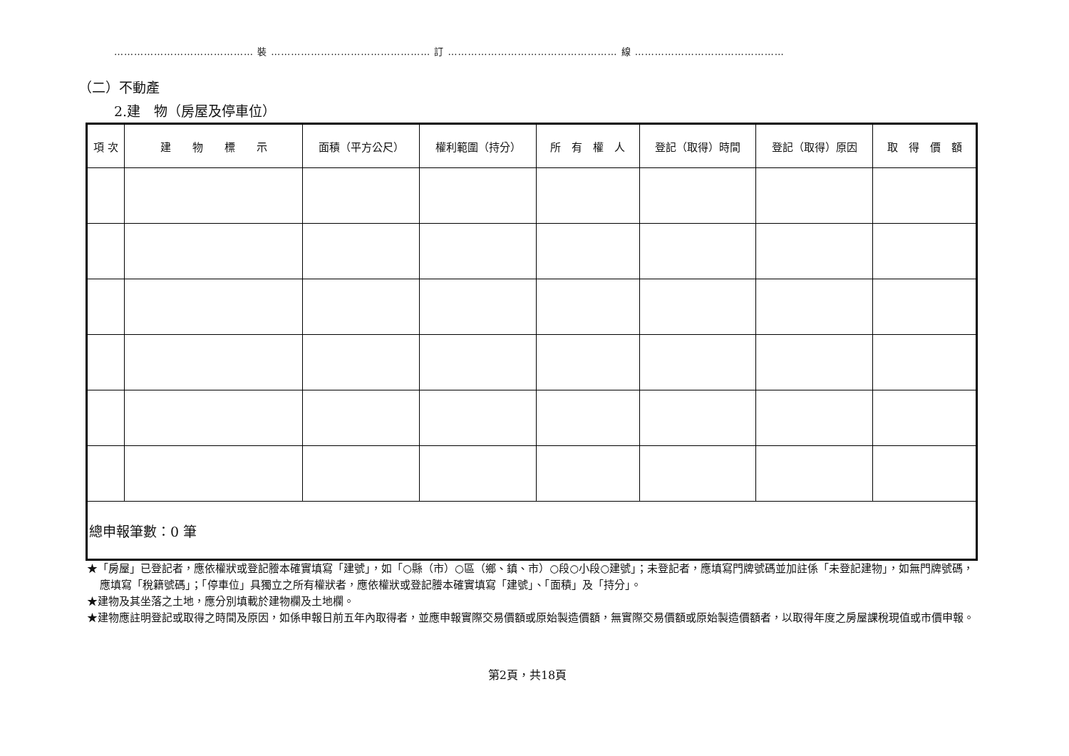…………………………………… 裝 ………………………………………… 訂 …………………………………………… 線 ………………………………………
（二）不動產
2.建　物（房屋及停車位）
| 項 次 | 建 物 標 示 | 面積（平方公尺） | 權利範圍（持分） | 所 有 權 人 | 登記（取得）時間 | 登記（取得）原因 | 取 得 價 額 |
| --- | --- | --- | --- | --- | --- | --- | --- |
| 總申報筆數：0 筆 | | | | | | | |
★「房屋」已登記者，應依權狀或登記謄本確實填寫「建號」，如「○縣（市）○區（鄉、鎮、市）○段○小段○建號」；未登記者，應填寫門牌號碼並加註係「未登記建物」，如無門牌號碼，應填寫「稅籍號碼」；「停車位」具獨立之所有權狀者，應依權狀或登記謄本確實填寫「建號」、「面積」及「持分」。
★建物及其坐落之土地，應分別填載於建物欄及土地欄。
★建物應註明登記或取得之時間及原因，如係申報日前五年內取得者，並應申報實際交易價額或原始製造價額，無實際交易價額或原始製造價額者，以取得年度之房屋課稅現值或市價申報。
第2頁，共18頁